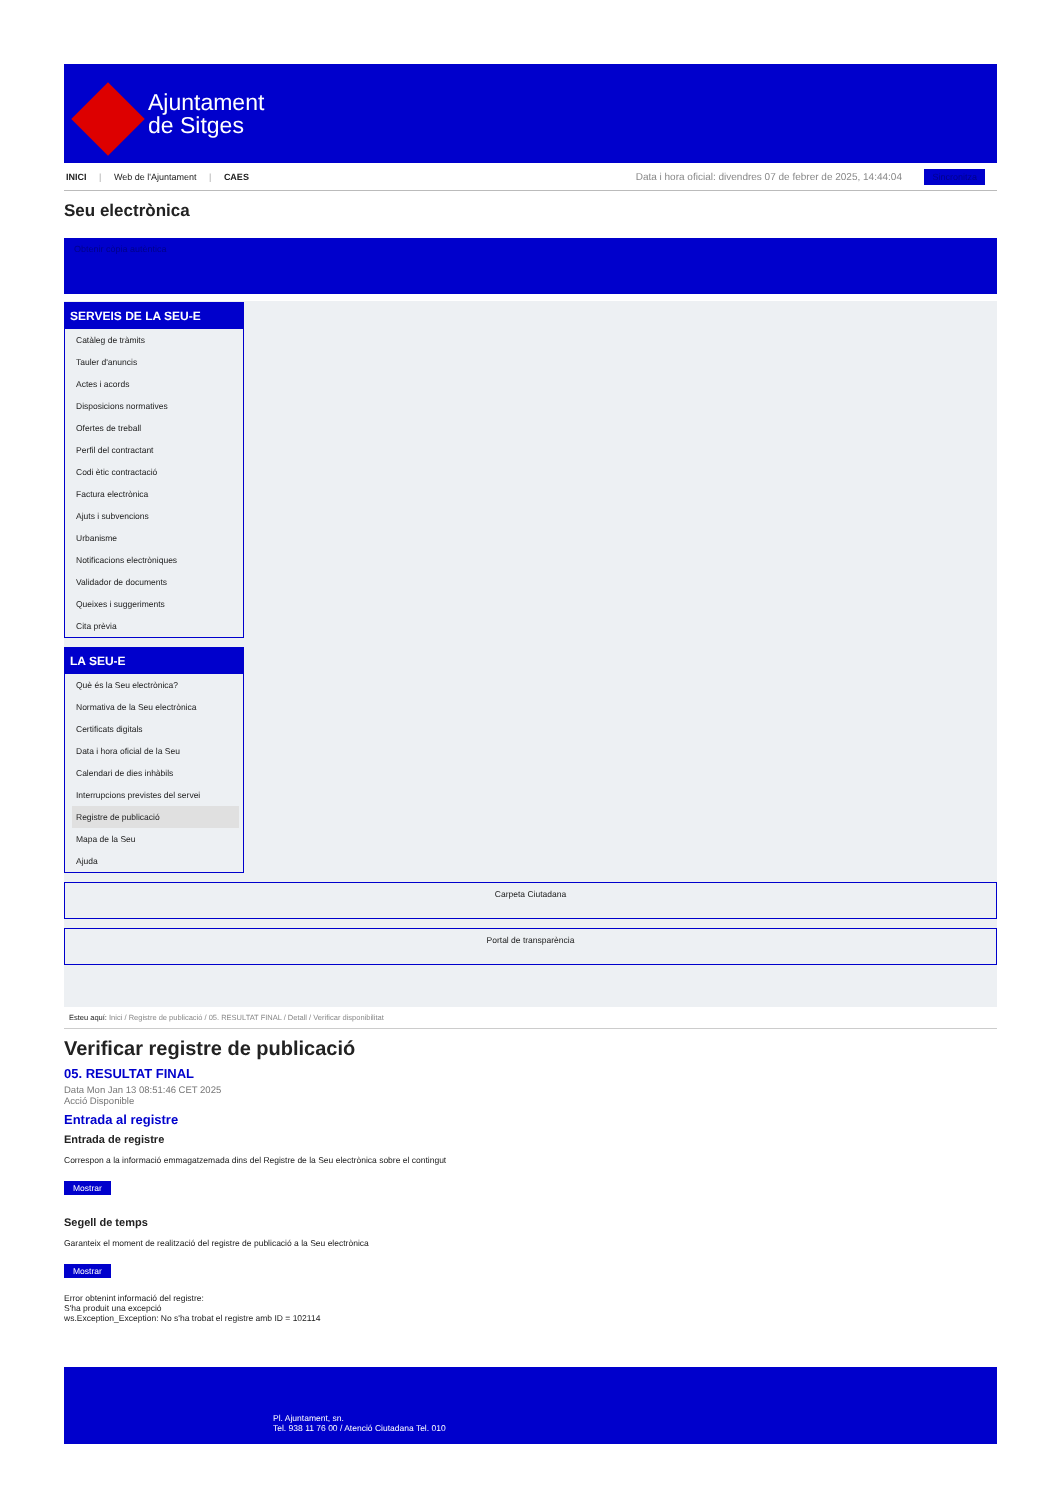Ajuntament
de Sitges
INICI | Web de l'Ajuntament | CAES
Data i hora oficial: divendres 07 de febrer de 2025, 14:44:04 Sincronitza
Seu electrònica
Obtenir còpia autèntica
SERVEIS DE LA SEU-E
Catàleg de tràmits
Tauler d'anuncis
Actes i acords
Disposicions normatives
Ofertes de treball
Perfil del contractant
Codi ètic contractació
Factura electrònica
Ajuts i subvencions
Urbanisme
Notificacions electròniques
Validador de documents
Queixes i suggeriments
Cita prèvia
LA SEU-E
Què és la Seu electrònica?
Normativa de la Seu electrònica
Certificats digitals
Data i hora oficial de la Seu
Calendari de dies inhàbils
Interrupcions previstes del servei
Registre de publicació
Mapa de la Seu
Ajuda
Carpeta Ciutadana
Portal de transparència
Esteu aquí: Inici / Registre de publicació / 05. RESULTAT FINAL / Detall / Verificar disponibilitat
Verificar registre de publicació
05. RESULTAT FINAL
Data Mon Jan 13 08:51:46 CET 2025
Acció Disponible
Entrada al registre
Entrada de registre
Correspon a la informació emmagatzemada dins del Registre de la Seu electrònica sobre el contingut
Mostrar
Segell de temps
Garanteix el moment de realització del registre de publicació a la Seu electrònica
Mostrar
Error obtenint informació del registre:
S'ha produit una excepció
ws.Exception_Exception: No s'ha trobat el registre amb ID = 102114
Pl. Ajuntament, sn.
Tel. 938 11 76 00 / Atenció Ciutadana Tel. 010